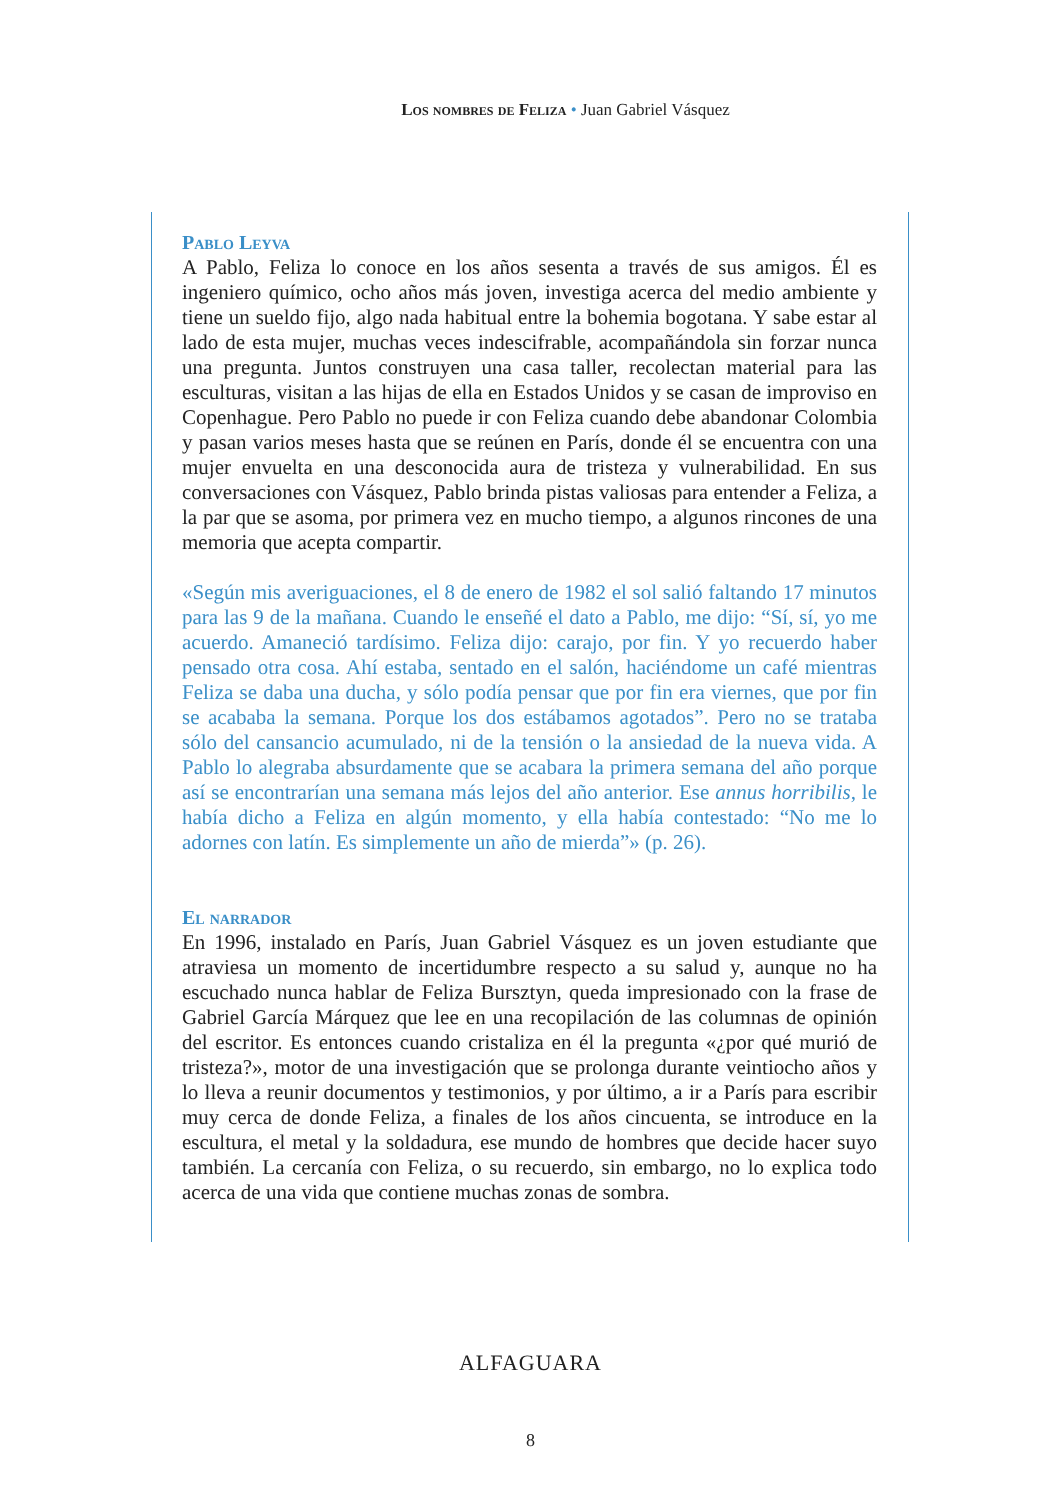Los nombres de Feliza • Juan Gabriel Vásquez
Pablo Leyva
A Pablo, Feliza lo conoce en los años sesenta a través de sus amigos. Él es ingeniero químico, ocho años más joven, investiga acerca del medio ambiente y tiene un sueldo fijo, algo nada habitual entre la bohemia bogotana. Y sabe estar al lado de esta mujer, muchas veces indescifrable, acompañándola sin forzar nunca una pregunta. Juntos construyen una casa taller, recolectan material para las esculturas, visitan a las hijas de ella en Estados Unidos y se casan de improviso en Copenhague. Pero Pablo no puede ir con Feliza cuando debe abandonar Colombia y pasan varios meses hasta que se reúnen en París, donde él se encuentra con una mujer envuelta en una desconocida aura de tristeza y vulnerabilidad. En sus conversaciones con Vásquez, Pablo brinda pistas valiosas para entender a Feliza, a la par que se asoma, por primera vez en mucho tiempo, a algunos rincones de una memoria que acepta compartir.
«Según mis averiguaciones, el 8 de enero de 1982 el sol salió faltando 17 minutos para las 9 de la mañana. Cuando le enseñé el dato a Pablo, me dijo: “Sí, sí, yo me acuerdo. Amaneció tardísimo. Feliza dijo: carajo, por fin. Y yo recuerdo haber pensado otra cosa. Ahí estaba, sentado en el salón, haciéndome un café mientras Feliza se daba una ducha, y sólo podía pensar que por fin era viernes, que por fin se acababa la semana. Porque los dos estábamos agotados”. Pero no se trataba sólo del cansancio acumulado, ni de la tensión o la ansiedad de la nueva vida. A Pablo lo alegraba absurdamente que se acabara la primera semana del año porque así se encontrarían una semana más lejos del año anterior. Ese annus horribilis, le había dicho a Feliza en algún momento, y ella había contestado: “No me lo adornes con latín. Es simplemente un año de mierda”» (p. 26).
El narrador
En 1996, instalado en París, Juan Gabriel Vásquez es un joven estudiante que atraviesa un momento de incertidumbre respecto a su salud y, aunque no ha escuchado nunca hablar de Feliza Bursztyn, queda impresionado con la frase de Gabriel García Márquez que lee en una recopilación de las columnas de opinión del escritor. Es entonces cuando cristaliza en él la pregunta «¿por qué murió de tristeza?», motor de una investigación que se prolonga durante veintiocho años y lo lleva a reunir documentos y testimonios, y por último, a ir a París para escribir muy cerca de donde Feliza, a finales de los años cincuenta, se introduce en la escultura, el metal y la soldadura, ese mundo de hombres que decide hacer suyo también. La cercanía con Feliza, o su recuerdo, sin embargo, no lo explica todo acerca de una vida que contiene muchas zonas de sombra.
ALFAGUARA
8